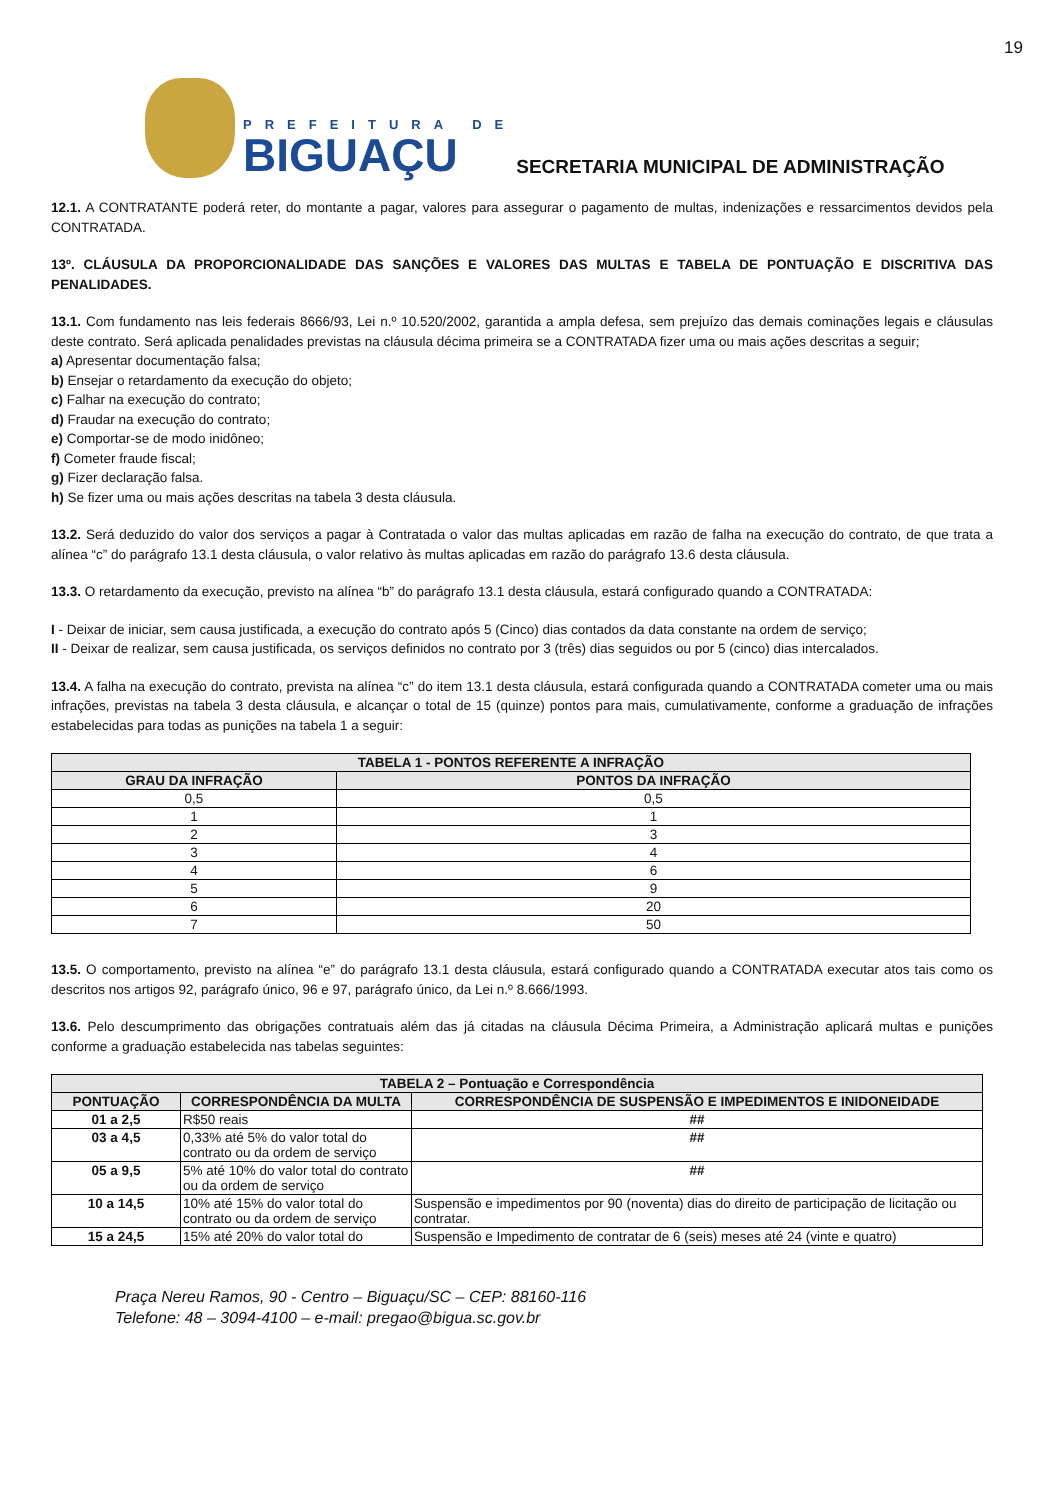19
PREFEITURA DE
BIGUAÇU
SECRETARIA MUNICIPAL DE ADMINISTRAÇÃO
12.1. A CONTRATANTE poderá reter, do montante a pagar, valores para assegurar o pagamento de multas, indenizações e ressarcimentos devidos pela CONTRATADA.
13º. CLÁUSULA DA PROPORCIONALIDADE DAS SANÇÕES E VALORES DAS MULTAS E TABELA DE PONTUAÇÃO E DISCRITIVA DAS PENALIDADES.
13.1. Com fundamento nas leis federais 8666/93, Lei n.º 10.520/2002, garantida a ampla defesa, sem prejuízo das demais cominações legais e cláusulas deste contrato. Será aplicada penalidades previstas na cláusula décima primeira se a CONTRATADA fizer uma ou mais ações descritas a seguir;
a) Apresentar documentação falsa;
b) Ensejar o retardamento da execução do objeto;
c) Falhar na execução do contrato;
d) Fraudar na execução do contrato;
e) Comportar-se de modo inidôneo;
f) Cometer fraude fiscal;
g) Fizer declaração falsa.
h) Se fizer uma ou mais ações descritas na tabela 3 desta cláusula.
13.2. Será deduzido do valor dos serviços a pagar à Contratada o valor das multas aplicadas em razão de falha na execução do contrato, de que trata a alínea “c” do parágrafo 13.1 desta cláusula, o valor relativo às multas aplicadas em razão do parágrafo 13.6 desta cláusula.
13.3. O retardamento da execução, previsto na alínea “b” do parágrafo 13.1 desta cláusula, estará configurado quando a CONTRATADA:
I - Deixar de iniciar, sem causa justificada, a execução do contrato após 5 (Cinco) dias contados da data constante na ordem de serviço;
II - Deixar de realizar, sem causa justificada, os serviços definidos no contrato por 3 (três) dias seguidos ou por 5 (cinco) dias intercalados.
13.4. A falha na execução do contrato, prevista na alínea “c” do item 13.1 desta cláusula, estará configurada quando a CONTRATADA cometer uma ou mais infrações, previstas na tabela 3 desta cláusula, e alcançar o total de 15 (quinze) pontos para mais, cumulativamente, conforme a graduação de infrações estabelecidas para todas as punições na tabela 1 a seguir:
| TABELA 1 - PONTOS REFERENTE A INFRAÇÃO | |
| --- | --- |
| GRAU DA INFRAÇÃO | PONTOS DA INFRAÇÃO |
| 0,5 | 0,5 |
| 1 | 1 |
| 2 | 3 |
| 3 | 4 |
| 4 | 6 |
| 5 | 9 |
| 6 | 20 |
| 7 | 50 |
13.5. O comportamento, previsto na alínea “e” do parágrafo 13.1 desta cláusula, estará configurado quando a CONTRATADA executar atos tais como os descritos nos artigos 92, parágrafo único, 96 e 97, parágrafo único, da Lei n.º 8.666/1993.
13.6. Pelo descumprimento das obrigações contratuais além das já citadas na cláusula Décima Primeira, a Administração aplicará multas e punições conforme a graduação estabelecida nas tabelas seguintes:
| TABELA 2 – Pontuação e Correspondência | | |
| --- | --- | --- |
| PONTUAÇÃO | CORRESPONDÊNCIA DA MULTA | CORRESPONDÊNCIA DE SUSPENSÃO E IMPEDIMENTOS E INIDONEIDADE |
| 01 a 2,5 | R$50 reais | ## |
| 03 a 4,5 | 0,33% até 5% do valor total do contrato ou da ordem de serviço | ## |
| 05 a 9,5 | 5% até 10% do valor total do contrato ou da ordem de serviço | ## |
| 10 a 14,5 | 10% até 15% do valor total do contrato ou da ordem de serviço | Suspensão e impedimentos por 90 (noventa) dias do direito de participação de licitação ou contratar. |
| 15 a 24,5 | 15% até 20% do valor total do | Suspensão e Impedimento de contratar de 6 (seis) meses até 24 (vinte e quatro) |
Praça Nereu Ramos, 90 - Centro – Biguaçu/SC – CEP: 88160-116
Telefone: 48 – 3094-4100 – e-mail: pregao@bigua.sc.gov.br